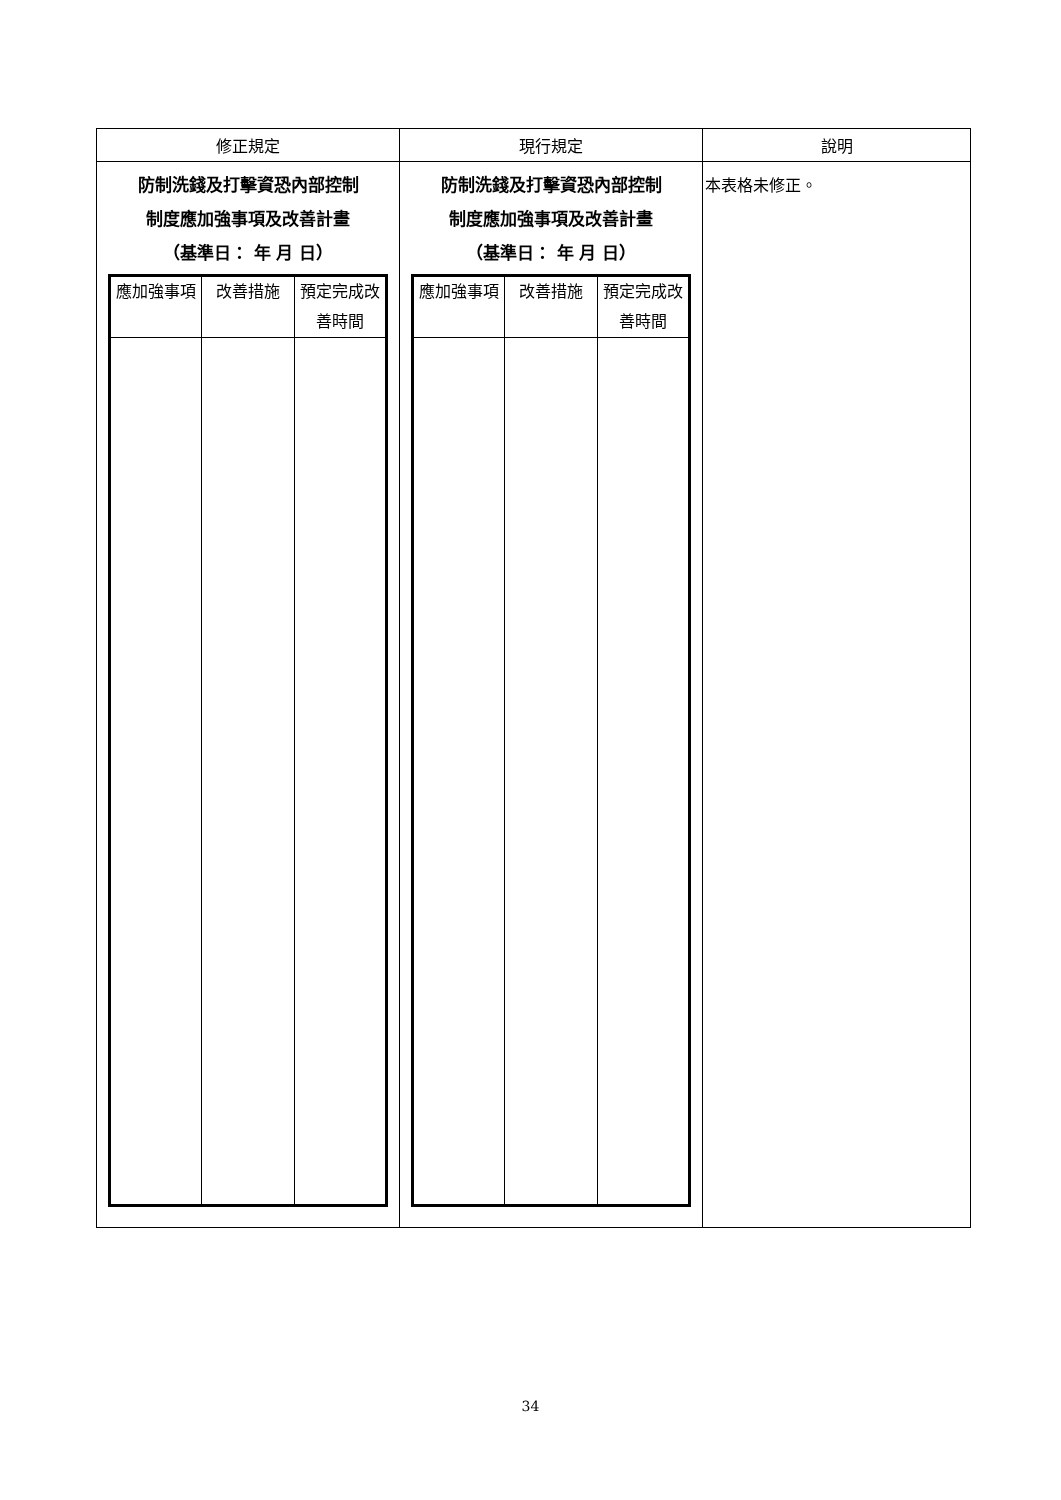| 修正規定 | 現行規定 | 說明 |
| --- | --- | --- |
| 防制洗錢及打擊資恐內部控制 制度應加強事項及改善計畫 （基準日： 年 月 日） / 應加強事項 / 改善措施 / 預定完成改善時間 / | 防制洗錢及打擊資恐內部控制 制度應加強事項及改善計畫 （基準日： 年 月 日） / 應加強事項 / 改善措施 / 預定完成改善時間 / | 本表格未修正。 |
34